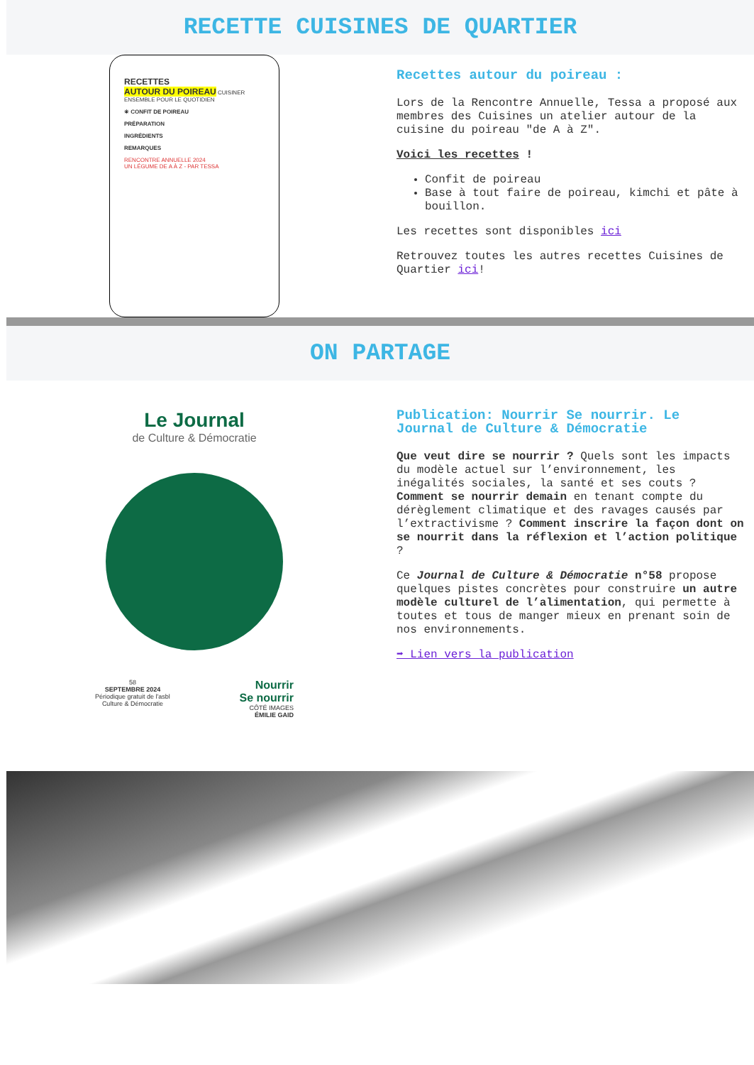RECETTE CUISINES DE QUARTIER
RECETTES
AUTOUR DU POIREAU CUISINER ENSEMBLE POUR LE QUOTIDIEN
✳ CONFIT DE POIREAU
PRÉPARATION
INGRÉDIENTS
REMARQUES
RENCONTRE ANNUELLE 2024
UN LÉGUME DE A À Z - PAR TESSA
Recettes autour du poireau :
Lors de la Rencontre Annuelle, Tessa a proposé aux membres des Cuisines un atelier autour de la cuisine du poireau "de A à Z".
Voici les recettes !
Confit de poireau
Base à tout faire de poireau, kimchi et pâte à bouillon.
Les recettes sont disponibles ici
Retrouvez toutes les autres recettes Cuisines de Quartier ici!
ON PARTAGE
Le Journal
de Culture & Démocratie
58
SEPTEMBRE 2024
Périodique gratuit de l'asbl
Culture & Démocratie
Nourrir
Se nourrir
CÔTÉ IMAGES
ÉMILIE GAID
Publication: Nourrir Se nourrir. Le Journal de Culture & Démocratie
Que veut dire se nourrir ? Quels sont les impacts du modèle actuel sur l’environnement, les inégalités sociales, la santé et ses couts ? Comment se nourrir demain en tenant compte du dérèglement climatique et des ravages causés par l’extractivisme ? Comment inscrire la façon dont on se nourrit dans la réflexion et l’action politique ?
Ce Journal de Culture & Démocratie n°58 propose quelques pistes concrètes pour construire un autre modèle culturel de l’alimentation, qui permette à toutes et tous de manger mieux en prenant soin de nos environnements.
➡ Lien vers la publication